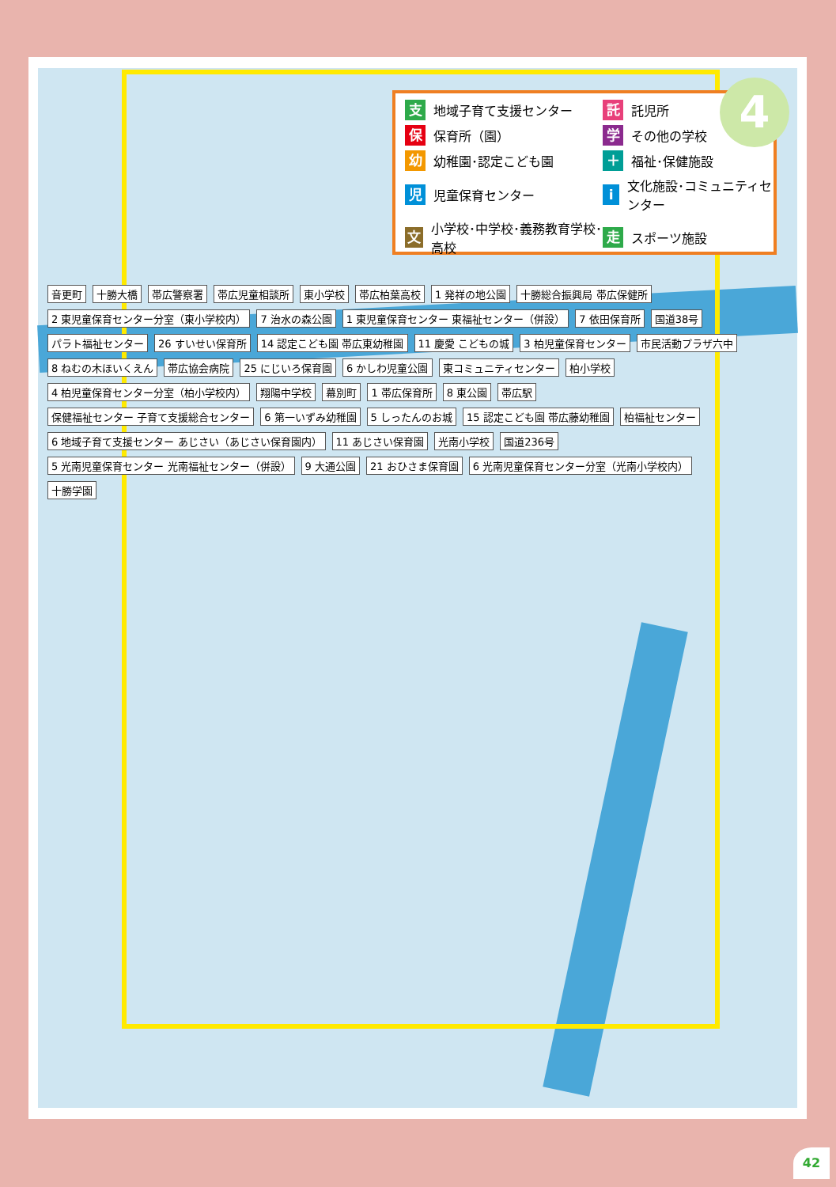支地域子育て支援センター
託託児所
保保育所（園）
学その他の学校
幼幼稚園･認定こども園
＋ 福祉･保健施設
児児童保育センター
i文化施設･コミュニティセンター
文小学校･中学校･義務教育学校･高校
走スポーツ施設
4
音更町 十勝大橋 帯広警察署 帯広児童相談所 東小学校 帯広柏葉高校 1 発祥の地公園 十勝総合振興局 帯広保健所 2 東児童保育センター分室（東小学校内） 7 治水の森公園 1 東児童保育センター 東福祉センター（併設） 7 依田保育所 国道38号 パラト福祉センター 26 すいせい保育所 14 認定こども園 帯広東幼稚園 11 慶愛 こどもの城 3 柏児童保育センター 市民活動プラザ六中 8 ねむの木ほいくえん 帯広協会病院 25 にじいろ保育園 6 かしわ児童公園 東コミュニティセンター 柏小学校 4 柏児童保育センター分室（柏小学校内） 翔陽中学校 幕別町 1 帯広保育所 8 東公園 帯広駅 保健福祉センター 子育て支援総合センター 6 第一いずみ幼稚園 5 しったんのお城 15 認定こども園 帯広藤幼稚園 柏福祉センター 6 地域子育て支援センター あじさい（あじさい保育園内） 11 あじさい保育園 光南小学校 国道236号 5 光南児童保育センター 光南福祉センター（併設） 9 大通公園 21 おひさま保育園 6 光南児童保育センター分室（光南小学校内） 十勝学園
42